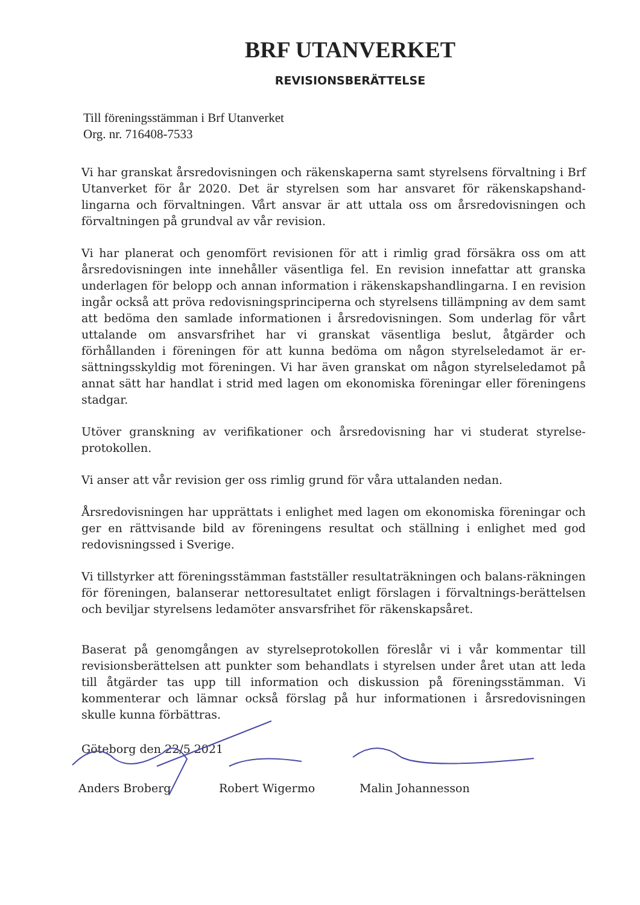BRF UTANVERKET
REVISIONSBERÄTTELSE
Till föreningsstämman i Brf Utanverket
Org. nr. 716408-7533
Vi har granskat årsredovisningen och räkenskaperna samt styrelsens förvaltning i Brf Utanverket för år 2020. Det är styrelsen som har ansvaret för räkenskapshand-lingarna och förvaltningen. Vårt ansvar är att uttala oss om årsredovisningen och förvaltningen på grundval av vår revision.
Vi har planerat och genomfört revisionen för att i rimlig grad försäkra oss om att årsredovisningen inte innehåller väsentliga fel. En revision innefattar att granska underlagen för belopp och annan information i räkenskapshandlingarna. I en revision ingår också att pröva redovisningsprinciperna och styrelsens tillämpning av dem samt att bedöma den samlade informationen i årsredovisningen. Som underlag för vårt uttalande om ansvarsfrihet har vi granskat väsentliga beslut, åtgärder och förhållanden i föreningen för att kunna bedöma om någon styrelseledamot är er-sättningsskyldig mot föreningen. Vi har även granskat om någon styrelseledamot på annat sätt har handlat i strid med lagen om ekonomiska föreningar eller föreningens stadgar.
Utöver granskning av verifikationer och årsredovisning har vi studerat styrelse-protokollen.
Vi anser att vår revision ger oss rimlig grund för våra uttalanden nedan.
Årsredovisningen har upprättats i enlighet med lagen om ekonomiska föreningar och ger en rättvisande bild av föreningens resultat och ställning i enlighet med god redovisningssed i Sverige.
Vi tillstyrker att föreningsstämman fastställer resultaträkningen och balans-räkningen för föreningen, balanserar nettoresultatet enligt förslagen i förvaltnings-berättelsen och beviljar styrelsens ledamöter ansvarsfrihet för räkenskapsåret.
Baserat på genomgången av styrelseprotokollen föreslår vi i vår kommentar till revisionsberättelsen att punkter som behandlats i styrelsen under året utan att leda till åtgärder tas upp till information och diskussion på föreningsstämman. Vi kommenterar och lämnar också förslag på hur informationen i årsredovisningen skulle kunna förbättras.
Göteborg den 22/5 2021
Anders Broberg Robert Wigermo Malin Johannesson